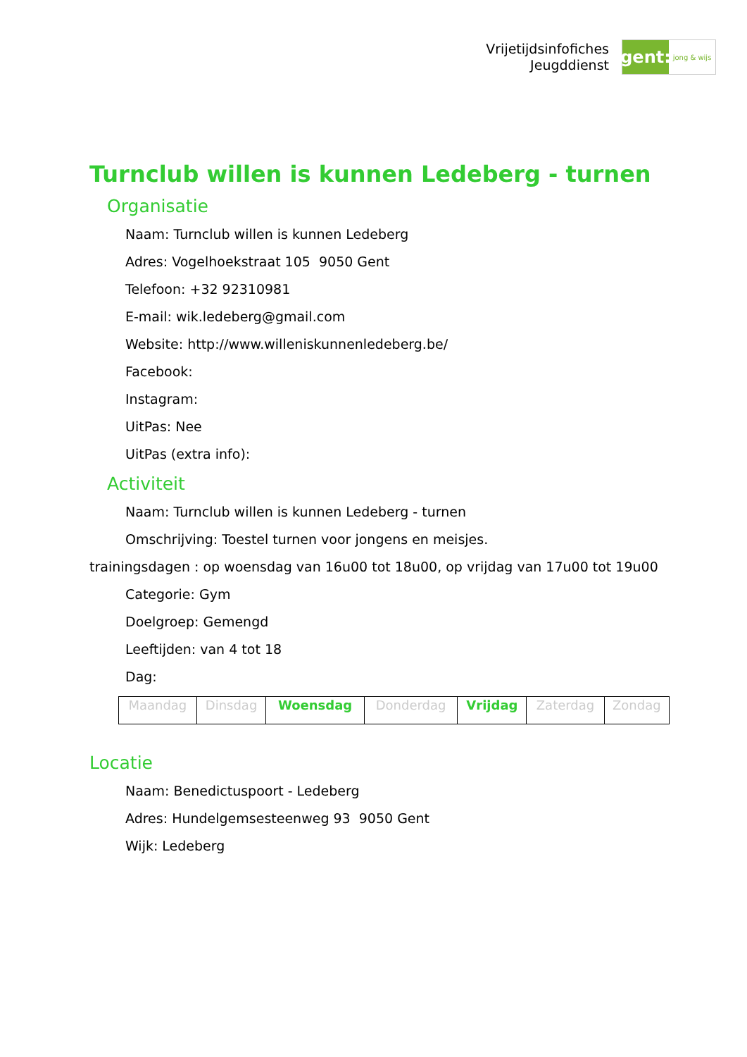Vrijetijdsinfofiches
Jeugddienst
gent:
jong & wijs
Turnclub willen is kunnen Ledeberg - turnen
Organisatie
Naam: Turnclub willen is kunnen Ledeberg
Adres: Vogelhoekstraat 105 9050 Gent
Telefoon: +32 92310981
E-mail: wik.ledeberg@gmail.com
Website: http://www.willeniskunnenledeberg.be/
Facebook:
Instagram:
UitPas: Nee
UitPas (extra info):
Activiteit
Naam: Turnclub willen is kunnen Ledeberg - turnen
Omschrijving: Toestel turnen voor jongens en meisjes.
trainingsdagen : op woensdag van 16u00 tot 18u00, op vrijdag van 17u00 tot 19u00
Categorie: Gym
Doelgroep: Gemengd
Leeftijden: van 4 tot 18
Dag:
| Maandag | Dinsdag | Woensdag | Donderdag | Vrijdag | Zaterdag | Zondag |
Locatie
Naam: Benedictuspoort - Ledeberg
Adres: Hundelgemsesteenweg 93 9050 Gent
Wijk: Ledeberg